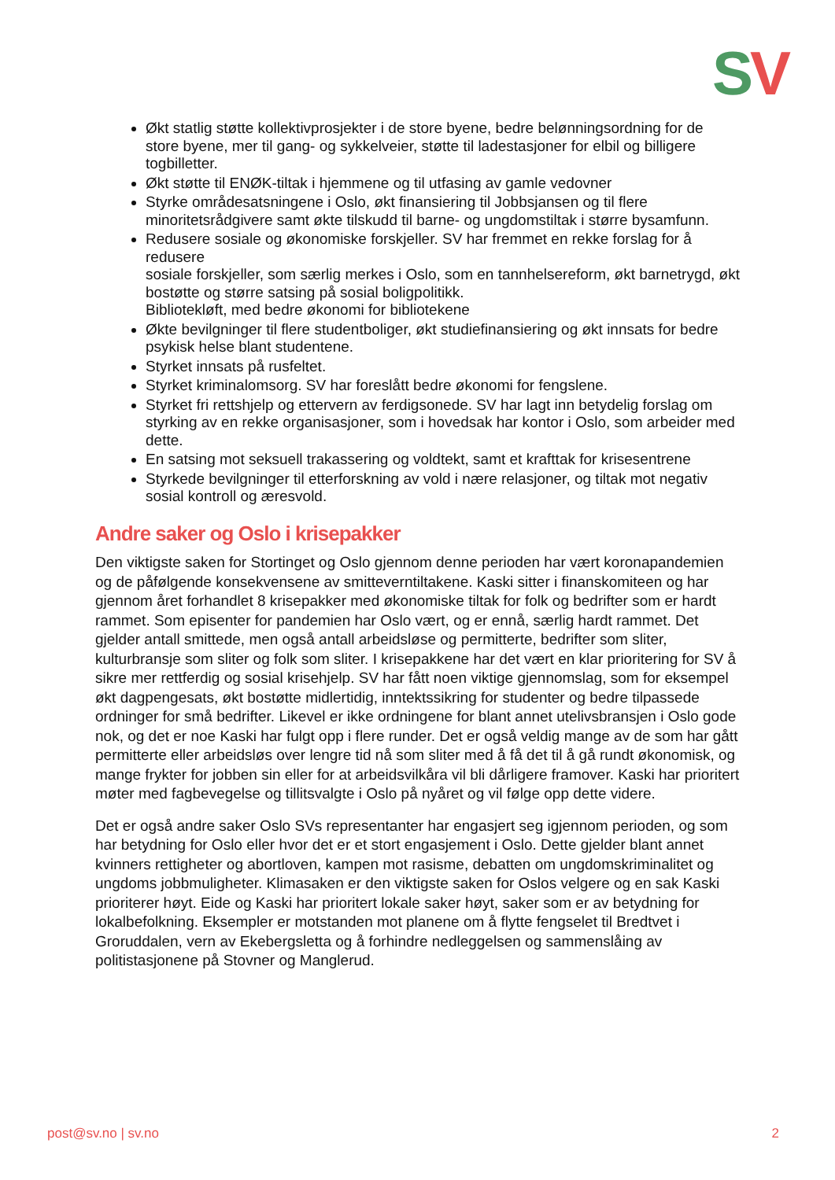SV
Økt statlig støtte kollektivprosjekter i de store byene, bedre belønningsordning for de store byene, mer til gang- og sykkelveier, støtte til ladestasjoner for elbil og billigere togbilletter.
Økt støtte til ENØK-tiltak i hjemmene og til utfasing av gamle vedovner
Styrke områdesatsningene i Oslo, økt finansiering til Jobbsjansen og til flere minoritetsrådgivere samt økte tilskudd til barne- og ungdomstiltak i større bysamfunn.
Redusere sosiale og økonomiske forskjeller. SV har fremmet en rekke forslag for å redusere
sosiale forskjeller, som særlig merkes i Oslo, som en tannhelsereform, økt barnetrygd, økt bostøtte og større satsing på sosial boligpolitikk.
Bibliotekløft, med bedre økonomi for bibliotekene
Økte bevilgninger til flere studentboliger, økt studiefinansiering og økt innsats for bedre psykisk helse blant studentene.
Styrket innsats på rusfeltet.
Styrket kriminalomsorg. SV har foreslått bedre økonomi for fengslene.
Styrket fri rettshjelp og ettervern av ferdigsonede. SV har lagt inn betydelig forslag om styrking av en rekke organisasjoner, som i hovedsak har kontor i Oslo, som arbeider med dette.
En satsing mot seksuell trakassering og voldtekt, samt et krafttak for krisesentrene
Styrkede bevilgninger til etterforskning av vold i nære relasjoner, og tiltak mot negativ sosial kontroll og æresvold.
Andre saker og Oslo i krisepakker
Den viktigste saken for Stortinget og Oslo gjennom denne perioden har vært koronapandemien og de påfølgende konsekvensene av smitteverntiltakene. Kaski sitter i finanskomiteen og har gjennom året forhandlet 8 krisepakker med økonomiske tiltak for folk og bedrifter som er hardt rammet. Som episenter for pandemien har Oslo vært, og er ennå, særlig hardt rammet. Det gjelder antall smittede, men også antall arbeidsløse og permitterte, bedrifter som sliter, kulturbransje som sliter og folk som sliter. I krisepakkene har det vært en klar prioritering for SV å sikre mer rettferdig og sosial krisehjelp. SV har fått noen viktige gjennomslag, som for eksempel økt dagpengesats, økt bostøtte midlertidig, inntektssikring for studenter og bedre tilpassede ordninger for små bedrifter. Likevel er ikke ordningene for blant annet utelivsbransjen i Oslo gode nok, og det er noe Kaski har fulgt opp i flere runder. Det er også veldig mange av de som har gått permitterte eller arbeidsløs over lengre tid nå som sliter med å få det til å gå rundt økonomisk, og mange frykter for jobben sin eller for at arbeidsvilkåra vil bli dårligere framover. Kaski har prioritert møter med fagbevegelse og tillitsvalgte i Oslo på nyåret og vil følge opp dette videre.
Det er også andre saker Oslo SVs representanter har engasjert seg igjennom perioden, og som har betydning for Oslo eller hvor det er et stort engasjement i Oslo. Dette gjelder blant annet kvinners rettigheter og abortloven, kampen mot rasisme, debatten om ungdomskriminalitet og ungdoms jobbmuligheter. Klimasaken er den viktigste saken for Oslos velgere og en sak Kaski prioriterer høyt. Eide og Kaski har prioritert lokale saker høyt, saker som er av betydning for lokalbefolkning. Eksempler er motstanden mot planene om å flytte fengselet til Bredtvet i Groruddalen, vern av Ekebergsletta og å forhindre nedleggelsen og sammenslåing av politistasjonene på Stovner og Manglerud.
post@sv.no | sv.no 2